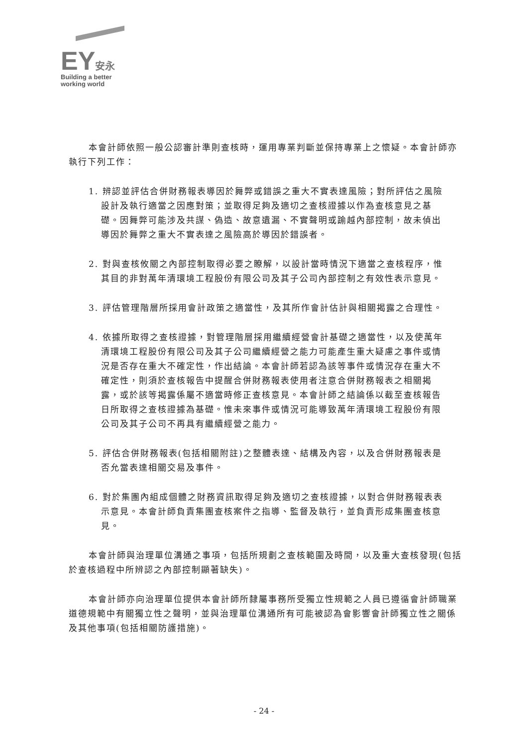EY安永
Building a better
working world
本會計師依照一般公認審計準則查核時，運用專業判斷並保持專業上之懷疑。本會計師亦執行下列工作：
1. 辨認並評估合併財務報表導因於舞弊或錯誤之重大不實表達風險；對所評估之風險設計及執行適當之因應對策；並取得足夠及適切之查核證據以作為查核意見之基礎。因舞弊可能涉及共謀、偽造、故意遺漏、不實聲明或踰越內部控制，故未偵出導因於舞弊之重大不實表達之風險高於導因於錯誤者。
2. 對與查核攸關之內部控制取得必要之瞭解，以設計當時情況下適當之查核程序，惟其目的非對萬年清環境工程股份有限公司及其子公司內部控制之有效性表示意見。
3. 評估管理階層所採用會計政策之適當性，及其所作會計估計與相關揭露之合理性。
4. 依據所取得之查核證據，對管理階層採用繼續經營會計基礎之適當性，以及使萬年清環境工程股份有限公司及其子公司繼續經營之能力可能產生重大疑慮之事件或情況是否存在重大不確定性，作出結論。本會計師若認為該等事件或情況存在重大不確定性，則須於查核報告中提醒合併財務報表使用者注意合併財務報表之相關揭露，或於該等揭露係屬不適當時修正查核意見。本會計師之結論係以截至查核報告日所取得之查核證據為基礎。惟未來事件或情況可能導致萬年清環境工程股份有限公司及其子公司不再具有繼續經營之能力。
5. 評估合併財務報表(包括相關附註)之整體表達、結構及內容，以及合併財務報表是否允當表達相關交易及事件。
6. 對於集團內組成個體之財務資訊取得足夠及適切之查核證據，以對合併財務報表表示意見。本會計師負責集團查核案件之指導、監督及執行，並負責形成集團查核意見。
本會計師與治理單位溝通之事項，包括所規劃之查核範圍及時間，以及重大查核發現(包括於查核過程中所辨認之內部控制顯著缺失)。
本會計師亦向治理單位提供本會計師所隸屬事務所受獨立性規範之人員已遵循會計師職業道德規範中有關獨立性之聲明，並與治理單位溝通所有可能被認為會影響會計師獨立性之關係及其他事項(包括相關防護措施)。
- 24 -